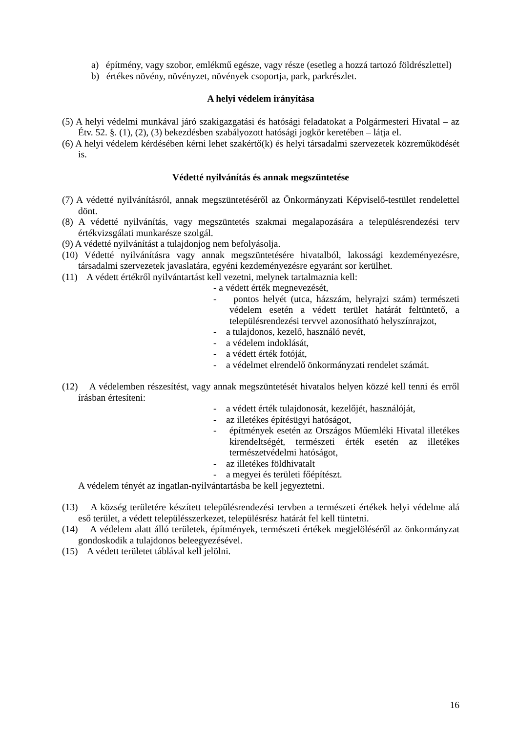a) építmény, vagy szobor, emlékmű egésze, vagy része (esetleg a hozzá tartozó földrészlettel)
b) értékes növény, növényzet, növények csoportja, park, parkrészlet.
A helyi védelem irányítása
(5) A helyi védelmi munkával járó szakigazgatási és hatósági feladatokat a Polgármesteri Hivatal – az Étv. 52. §. (1), (2), (3) bekezdésben szabályozott hatósági jogkör keretében – látja el.
(6) A helyi védelem kérdésében kérni lehet szakértő(k) és helyi társadalmi szervezetek közreműködését is.
Védetté nyilvánítás és annak megszüntetése
(7) A védetté nyilvánításról, annak megszüntetéséről az Önkormányzati Képviselő-testület rendelettel dönt.
(8) A védetté nyilvánítás, vagy megszüntetés szakmai megalapozására a településrendezési terv értékvizsgálati munkarésze szolgál.
(9) A védetté nyilvánítást a tulajdonjog nem befolyásolja.
(10) Védetté nyilvánításra vagy annak megszüntetésére hivatalból, lakossági kezdeményezésre, társadalmi szervezetek javaslatára, egyéni kezdeményezésre egyaránt sor kerülhet.
(11) A védett értékről nyilvántartást kell vezetni, melynek tartalmaznia kell:
- a védett érték megnevezését,
- pontos helyét (utca, házszám, helyrajzi szám) természeti védelem esetén a védett terület határát feltüntető, a településrendezési tervvel azonosítható helyszínrajzot,
- a tulajdonos, kezelő, használó nevét,
- a védelem indoklását,
- a védett érték fotóját,
- a védelmet elrendelő önkormányzati rendelet számát.
(12) A védelemben részesítést, vagy annak megszüntetését hivatalos helyen közzé kell tenni és erről írásban értesíteni:
- a védett érték tulajdonosát, kezelőjét, használóját,
- az illetékes építésügyi hatóságot,
- építmények esetén az Országos Műemléki Hivatal illetékes kirendeltségét, természeti érték esetén az illetékes természetvédelmi hatóságot,
- az illetékes földhivatalt
- a megyei és területi főépítészt.
A védelem tényét az ingatlan-nyilvántartásba be kell jegyeztetni.
(13) A község területére készített településrendezési tervben a természeti értékek helyi védelme alá eső terület, a védett településszerkezet, településrész határát fel kell tüntetni.
(14) A védelem alatt álló területek, építmények, természeti értékek megjelöléséről az önkormányzat gondoskodik a tulajdonos beleegyezésével.
(15) A védett területet táblával kell jelölni.
16